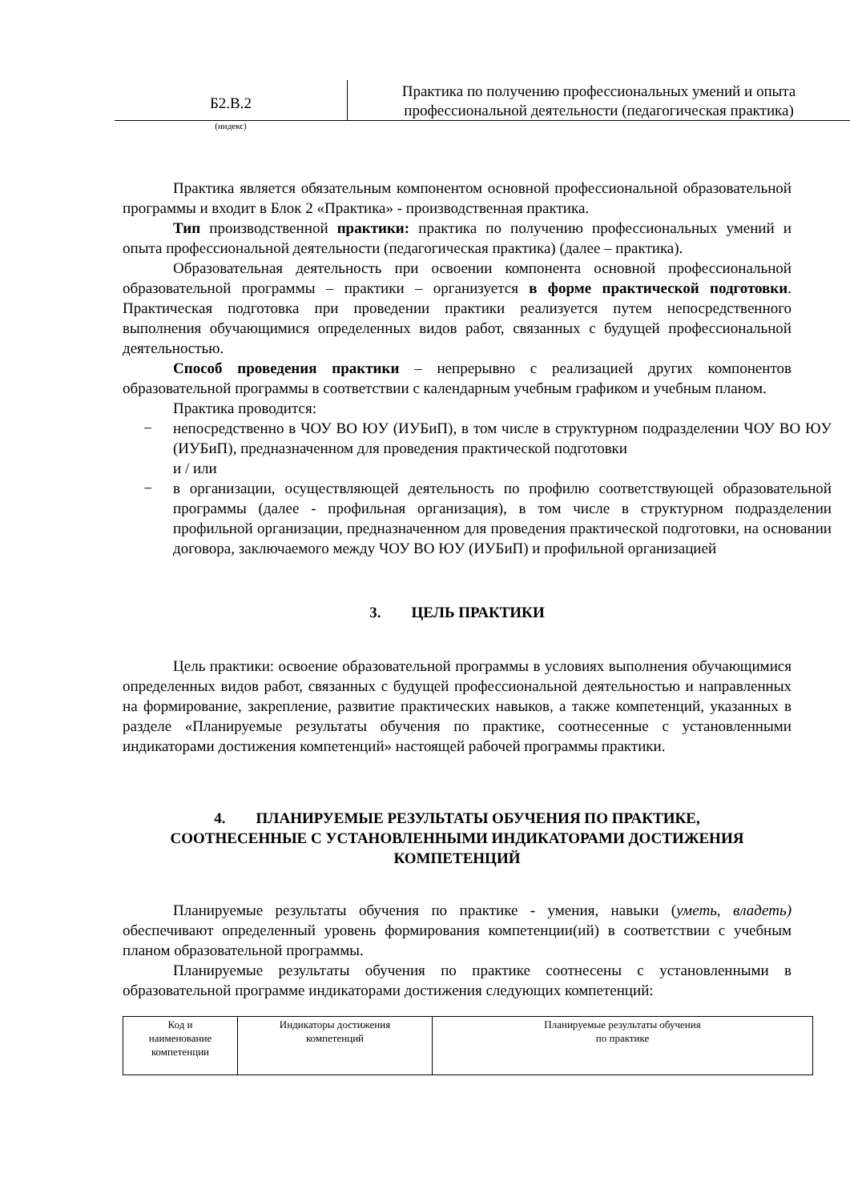Б2.В.2
Практика по получению профессиональных умений и опыта профессиональной деятельности (педагогическая практика)
(индекс)
Практика является обязательным компонентом основной профессиональной образовательной программы и входит в Блок 2 «Практика» - производственная практика.
Тип производственной практики: практика по получению профессиональных умений и опыта профессиональной деятельности (педагогическая практика) (далее – практика).
Образовательная деятельность при освоении компонента основной профессиональной образовательной программы – практики – организуется в форме практической подготовки. Практическая подготовка при проведении практики реализуется путем непосредственного выполнения обучающимися определенных видов работ, связанных с будущей профессиональной деятельностью.
Способ проведения практики – непрерывно с реализацией других компонентов образовательной программы в соответствии с календарным учебным графиком и учебным планом.
Практика проводится:
− непосредственно в ЧОУ ВО ЮУ (ИУБиП), в том числе в структурном подразделении ЧОУ ВО ЮУ (ИУБиП), предназначенном для проведения практической подготовки
и / или
− в организации, осуществляющей деятельность по профилю соответствующей образовательной программы (далее - профильная организация), в том числе в структурном подразделении профильной организации, предназначенном для проведения практической подготовки, на основании договора, заключаемого между ЧОУ ВО ЮУ (ИУБиП) и профильной организацией
3. ЦЕЛЬ ПРАКТИКИ
Цель практики: освоение образовательной программы в условиях выполнения обучающимися определенных видов работ, связанных с будущей профессиональной деятельностью и направленных на формирование, закрепление, развитие практических навыков, а также компетенций, указанных в разделе «Планируемые результаты обучения по практике, соотнесенные с установленными индикаторами достижения компетенций» настоящей рабочей программы практики.
4. ПЛАНИРУЕМЫЕ РЕЗУЛЬТАТЫ ОБУЧЕНИЯ ПО ПРАКТИКЕ,
СООТНЕСЕННЫЕ С УСТАНОВЛЕННЫМИ ИНДИКАТОРАМИ ДОСТИЖЕНИЯ КОМПЕТЕНЦИЙ
Планируемые результаты обучения по практике - умения, навыки (уметь, владеть) обеспечивают определенный уровень формирования компетенции(ий) в соответствии с учебным планом образовательной программы.
Планируемые результаты обучения по практике соотнесены с установленными в образовательной программе индикаторами достижения следующих компетенций:
| Код и наименование компетенции | Индикаторы достижения компетенций | Планируемые результаты обучения по практике |